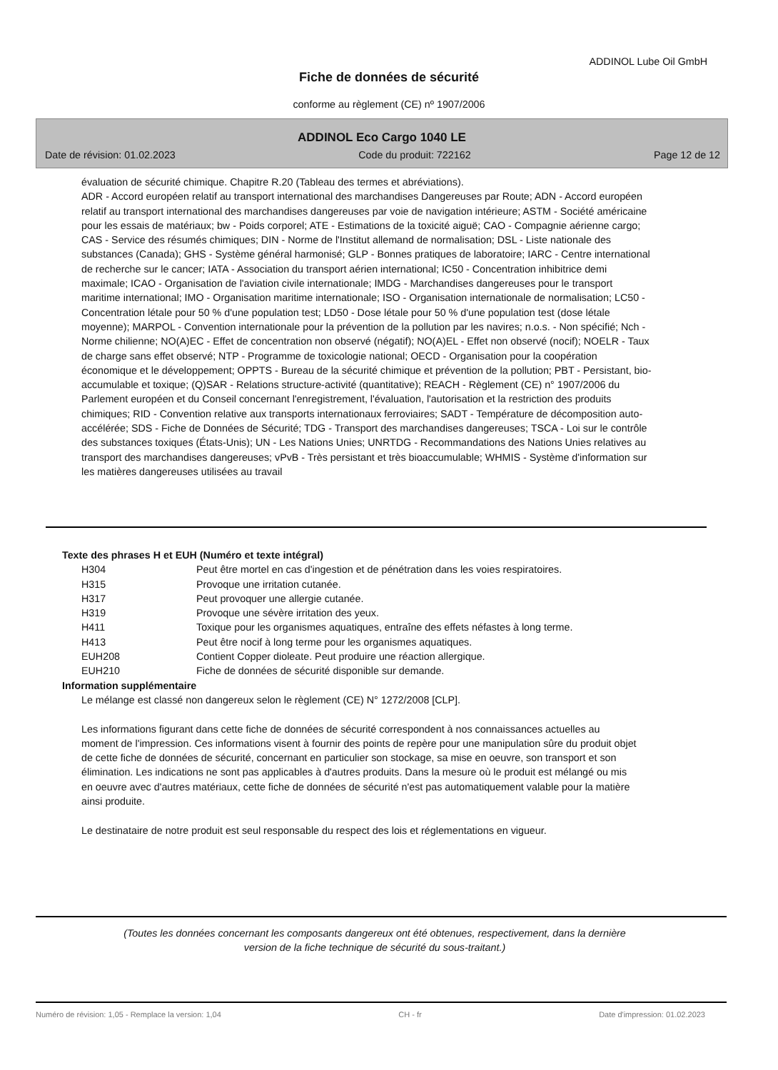ADDINOL Lube Oil GmbH
Fiche de données de sécurité
conforme au règlement (CE) nº 1907/2006
ADDINOL Eco Cargo 1040 LE
Date de révision: 01.02.2023 Code du produit: 722162 Page 12 de 12
évaluation de sécurité chimique. Chapitre R.20 (Tableau des termes et abréviations).
ADR - Accord européen relatif au transport international des marchandises Dangereuses par Route; ADN - Accord européen relatif au transport international des marchandises dangereuses par voie de navigation intérieure; ASTM - Société américaine pour les essais de matériaux; bw - Poids corporel; ATE - Estimations de la toxicité aiguë; CAO - Compagnie aérienne cargo; CAS - Service des résumés chimiques; DIN - Norme de l'Institut allemand de normalisation; DSL - Liste nationale des substances (Canada); GHS - Système général harmonisé; GLP - Bonnes pratiques de laboratoire; IARC - Centre international de recherche sur le cancer; IATA - Association du transport aérien international; IC50 - Concentration inhibitrice demi maximale; ICAO - Organisation de l'aviation civile internationale; IMDG - Marchandises dangereuses pour le transport maritime international; IMO - Organisation maritime internationale; ISO - Organisation internationale de normalisation; LC50 - Concentration létale pour 50 % d'une population test; LD50 - Dose létale pour 50 % d'une population test (dose létale moyenne); MARPOL - Convention internationale pour la prévention de la pollution par les navires; n.o.s. - Non spécifié; Nch - Norme chilienne; NO(A)EC - Effet de concentration non observé (négatif); NO(A)EL - Effet non observé (nocif); NOELR - Taux de charge sans effet observé; NTP - Programme de toxicologie national; OECD - Organisation pour la coopération économique et le développement; OPPTS - Bureau de la sécurité chimique et prévention de la pollution; PBT - Persistant, bio-accumulable et toxique; (Q)SAR - Relations structure-activité (quantitative); REACH - Règlement (CE) n° 1907/2006 du Parlement européen et du Conseil concernant l'enregistrement, l'évaluation, l'autorisation et la restriction des produits chimiques; RID - Convention relative aux transports internationaux ferroviaires; SADT - Température de décomposition auto-accélérée; SDS - Fiche de Données de Sécurité; TDG - Transport des marchandises dangereuses; TSCA - Loi sur le contrôle des substances toxiques (États-Unis); UN - Les Nations Unies; UNRTDG - Recommandations des Nations Unies relatives au transport des marchandises dangereuses; vPvB - Très persistant et très bioaccumulable; WHMIS - Système d'information sur les matières dangereuses utilisées au travail
Texte des phrases H et EUH (Numéro et texte intégral)
| H304 | Peut être mortel en cas d'ingestion et de pénétration dans les voies respiratoires. |
| H315 | Provoque une irritation cutanée. |
| H317 | Peut provoquer une allergie cutanée. |
| H319 | Provoque une sévère irritation des yeux. |
| H411 | Toxique pour les organismes aquatiques, entraîne des effets néfastes à long terme. |
| H413 | Peut être nocif à long terme pour les organismes aquatiques. |
| EUH208 | Contient Copper dioleate. Peut produire une réaction allergique. |
| EUH210 | Fiche de données de sécurité disponible sur demande. |
Information supplémentaire
Le mélange est classé non dangereux selon le règlement (CE) N° 1272/2008 [CLP].
Les informations figurant dans cette fiche de données de sécurité correspondent à nos connaissances actuelles au moment de l'impression. Ces informations visent à fournir des points de repère pour une manipulation sûre du produit objet de cette fiche de données de sécurité, concernant en particulier son stockage, sa mise en oeuvre, son transport et son élimination. Les indications ne sont pas applicables à d'autres produits. Dans la mesure où le produit est mélangé ou mis en oeuvre avec d'autres matériaux, cette fiche de données de sécurité n'est pas automatiquement valable pour la matière ainsi produite.
Le destinataire de notre produit est seul responsable du respect des lois et réglementations en vigueur.
(Toutes les données concernant les composants dangereux ont été obtenues, respectivement, dans la dernière
version de la fiche technique de sécurité du sous-traitant.)
Numéro de révision: 1,05 - Remplace la version: 1,04 CH - fr Date d'impression: 01.02.2023